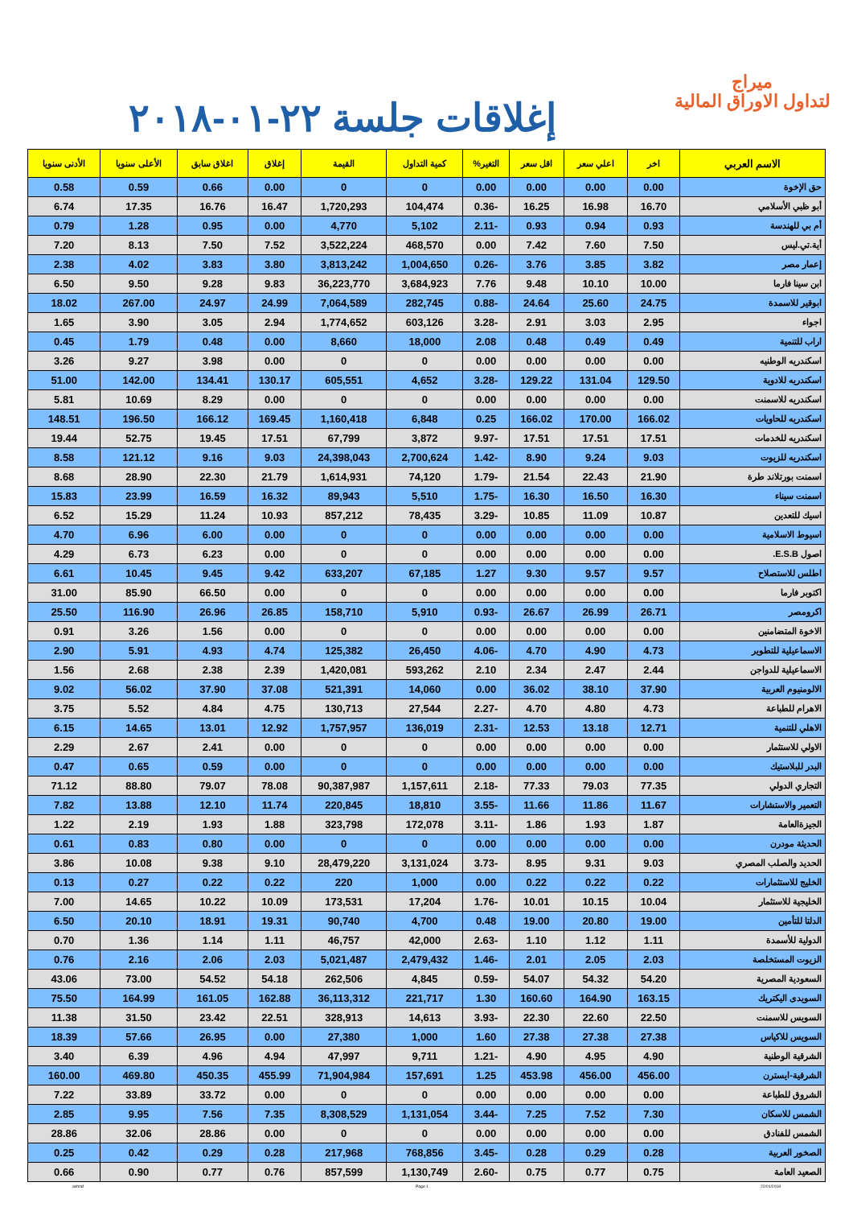ميراج
لتداول الاوراق المالية
إغلاقات جلسة ٢٢-٠١-٢٠١٨
| الاسم العربي | اخر | اعلي سعر | اقل سعر | التغير% | كمية التداول | القيمة | إغلاق | اغلاق سابق | الأعلى سنويا | الأدنى سنويا |
| --- | --- | --- | --- | --- | --- | --- | --- | --- | --- | --- |
| حق الإخوة | 0.00 | 0.00 | 0.00 | 0.00 | 0 | 0 | 0.00 | 0.66 | 0.59 | 0.58 |
| أبو ظبي الأسلامي | 16.70 | 16.98 | 16.25 | -0.36 | 104,474 | 1,720,293 | 16.47 | 16.76 | 17.35 | 6.74 |
| أم بي للهندسة | 0.93 | 0.94 | 0.93 | -2.11 | 5,102 | 4,770 | 0.00 | 0.95 | 1.28 | 0.79 |
| أية.تي.ليس | 7.50 | 7.60 | 7.42 | 0.00 | 468,570 | 3,522,224 | 7.52 | 7.50 | 8.13 | 7.20 |
| إعمار مصر | 3.82 | 3.85 | 3.76 | -0.26 | 1,004,650 | 3,813,242 | 3.80 | 3.83 | 4.02 | 2.38 |
| ابن سينا فارما | 10.00 | 10.10 | 9.48 | 7.76 | 3,684,923 | 36,223,770 | 9.83 | 9.28 | 9.50 | 6.50 |
| ابوقير للاسمدة | 24.75 | 25.60 | 24.64 | -0.88 | 282,745 | 7,064,589 | 24.99 | 24.97 | 267.00 | 18.02 |
| اجواء | 2.95 | 3.03 | 2.91 | -3.28 | 603,126 | 1,774,652 | 2.94 | 3.05 | 3.90 | 1.65 |
| اراب للتنمية | 0.49 | 0.49 | 0.48 | 2.08 | 18,000 | 8,660 | 0.00 | 0.48 | 1.79 | 0.45 |
| اسكندريه الوطنيه | 0.00 | 0.00 | 0.00 | 0.00 | 0 | 0 | 0.00 | 3.98 | 9.27 | 3.26 |
| اسكندريه للادوية | 129.50 | 131.04 | 129.22 | -3.28 | 4,652 | 605,551 | 130.17 | 134.41 | 142.00 | 51.00 |
| اسكندريه للاسمنت | 0.00 | 0.00 | 0.00 | 0.00 | 0 | 0 | 0.00 | 8.29 | 10.69 | 5.81 |
| اسكندريه للحاويات | 166.02 | 170.00 | 166.02 | 0.25 | 6,848 | 1,160,418 | 169.45 | 166.12 | 196.50 | 148.51 |
| اسكندريه للخدمات | 17.51 | 17.51 | 17.51 | -9.97 | 3,872 | 67,799 | 17.51 | 19.45 | 52.75 | 19.44 |
| اسكندريه للزيوت | 9.03 | 9.24 | 8.90 | -1.42 | 2,700,624 | 24,398,043 | 9.03 | 9.16 | 121.12 | 8.58 |
| اسمنت بورتلاند طرة | 21.90 | 22.43 | 21.54 | -1.79 | 74,120 | 1,614,931 | 21.79 | 22.30 | 28.90 | 8.68 |
| اسمنت سيناء | 16.30 | 16.50 | 16.30 | -1.75 | 5,510 | 89,943 | 16.32 | 16.59 | 23.99 | 15.83 |
| اسيك للتعدين | 10.87 | 11.09 | 10.85 | -3.29 | 78,435 | 857,212 | 10.93 | 11.24 | 15.29 | 6.52 |
| اسيوط الاسلامية | 0.00 | 0.00 | 0.00 | 0.00 | 0 | 0 | 0.00 | 6.00 | 6.96 | 4.70 |
| اصول E.S.B. | 0.00 | 0.00 | 0.00 | 0.00 | 0 | 0 | 0.00 | 6.23 | 6.73 | 4.29 |
| اطلس للاستصلاح | 9.57 | 9.57 | 9.30 | 1.27 | 67,185 | 633,207 | 9.42 | 9.45 | 10.45 | 6.61 |
| اكتوبر فارما | 0.00 | 0.00 | 0.00 | 0.00 | 0 | 0 | 0.00 | 66.50 | 85.90 | 31.00 |
| اكرومصر | 26.71 | 26.99 | 26.67 | -0.93 | 5,910 | 158,710 | 26.85 | 26.96 | 116.90 | 25.50 |
| الاخوة المتضامنين | 0.00 | 0.00 | 0.00 | 0.00 | 0 | 0 | 0.00 | 1.56 | 3.26 | 0.91 |
| الاسماعيلية للتطوير | 4.73 | 4.90 | 4.70 | -4.06 | 26,450 | 125,382 | 4.74 | 4.93 | 5.91 | 2.90 |
| الاسماعيلية للدواجن | 2.44 | 2.47 | 2.34 | 2.10 | 593,262 | 1,420,081 | 2.39 | 2.38 | 2.68 | 1.56 |
| الالومنيوم العربية | 37.90 | 38.10 | 36.02 | 0.00 | 14,060 | 521,391 | 37.08 | 37.90 | 56.02 | 9.02 |
| الاهرام للطباعة | 4.73 | 4.80 | 4.70 | -2.27 | 27,544 | 130,713 | 4.75 | 4.84 | 5.52 | 3.75 |
| الاهلي للتنمية | 12.71 | 13.18 | 12.53 | -2.31 | 136,019 | 1,757,957 | 12.92 | 13.01 | 14.65 | 6.15 |
| الاولي للاستثمار | 0.00 | 0.00 | 0.00 | 0.00 | 0 | 0 | 0.00 | 2.41 | 2.67 | 2.29 |
| البدر للبلاستيك | 0.00 | 0.00 | 0.00 | 0.00 | 0 | 0 | 0.00 | 0.59 | 0.65 | 0.47 |
| التجاري الدولي | 77.35 | 79.03 | 77.33 | -2.18 | 1,157,611 | 90,387,987 | 78.08 | 79.07 | 88.80 | 71.12 |
| التعمير والاستشارات | 11.67 | 11.86 | 11.66 | -3.55 | 18,810 | 220,845 | 11.74 | 12.10 | 13.88 | 7.82 |
| الجيزةالعامة | 1.87 | 1.93 | 1.86 | -3.11 | 172,078 | 323,798 | 1.88 | 1.93 | 2.19 | 1.22 |
| الحديثة مودرن | 0.00 | 0.00 | 0.00 | 0.00 | 0 | 0 | 0.00 | 0.80 | 0.83 | 0.61 |
| الحديد والصلب المصري | 9.03 | 9.31 | 8.95 | -3.73 | 3,131,024 | 28,479,220 | 9.10 | 9.38 | 10.08 | 3.86 |
| الخليج للاستثمارات | 0.22 | 0.22 | 0.22 | 0.00 | 1,000 | 220 | 0.22 | 0.22 | 0.27 | 0.13 |
| الخليجية للاستثمار | 10.04 | 10.15 | 10.01 | -1.76 | 17,204 | 173,531 | 10.09 | 10.22 | 14.65 | 7.00 |
| الدلتا للتأمين | 19.00 | 20.80 | 19.00 | 0.48 | 4,700 | 90,740 | 19.31 | 18.91 | 20.10 | 6.50 |
| الدولية للأسمدة | 1.11 | 1.12 | 1.10 | -2.63 | 42,000 | 46,757 | 1.11 | 1.14 | 1.36 | 0.70 |
| الزيوت المستخلصة | 2.03 | 2.05 | 2.01 | -1.46 | 2,479,432 | 5,021,487 | 2.03 | 2.06 | 2.16 | 0.76 |
| السعودية المصرية | 54.20 | 54.32 | 54.07 | -0.59 | 4,845 | 262,506 | 54.18 | 54.52 | 73.00 | 43.06 |
| السويدى اليكتريك | 163.15 | 164.90 | 160.60 | 1.30 | 221,717 | 36,113,312 | 162.88 | 161.05 | 164.99 | 75.50 |
| السويس للاسمنت | 22.50 | 22.60 | 22.30 | -3.93 | 14,613 | 328,913 | 22.51 | 23.42 | 31.50 | 11.38 |
| السويس للاكياس | 27.38 | 27.38 | 27.38 | 1.60 | 1,000 | 27,380 | 0.00 | 26.95 | 57.66 | 18.39 |
| الشرقية الوطنية | 4.90 | 4.95 | 4.90 | -1.21 | 9,711 | 47,997 | 4.94 | 4.96 | 6.39 | 3.40 |
| الشرقية-ايسترن | 456.00 | 456.00 | 453.98 | 1.25 | 157,691 | 71,904,984 | 455.99 | 450.35 | 469.80 | 160.00 |
| الشروق للطباعة | 0.00 | 0.00 | 0.00 | 0.00 | 0 | 0 | 0.00 | 33.72 | 33.89 | 7.22 |
| الشمس للاسكان | 7.30 | 7.52 | 7.25 | -3.44 | 1,131,054 | 8,308,529 | 7.35 | 7.56 | 9.95 | 2.85 |
| الشمس للفنادق | 0.00 | 0.00 | 0.00 | 0.00 | 0 | 0 | 0.00 | 28.86 | 32.06 | 28.86 |
| الصخور العربية | 0.28 | 0.29 | 0.28 | -3.45 | 768,856 | 217,968 | 0.28 | 0.29 | 0.42 | 0.25 |
| الصعيد العامة | 0.75 | 0.77 | 0.75 | -2.60 | 1,130,749 | 857,599 | 0.76 | 0.77 | 0.90 | 0.66 |
ashraf Page 1 22/01/2018